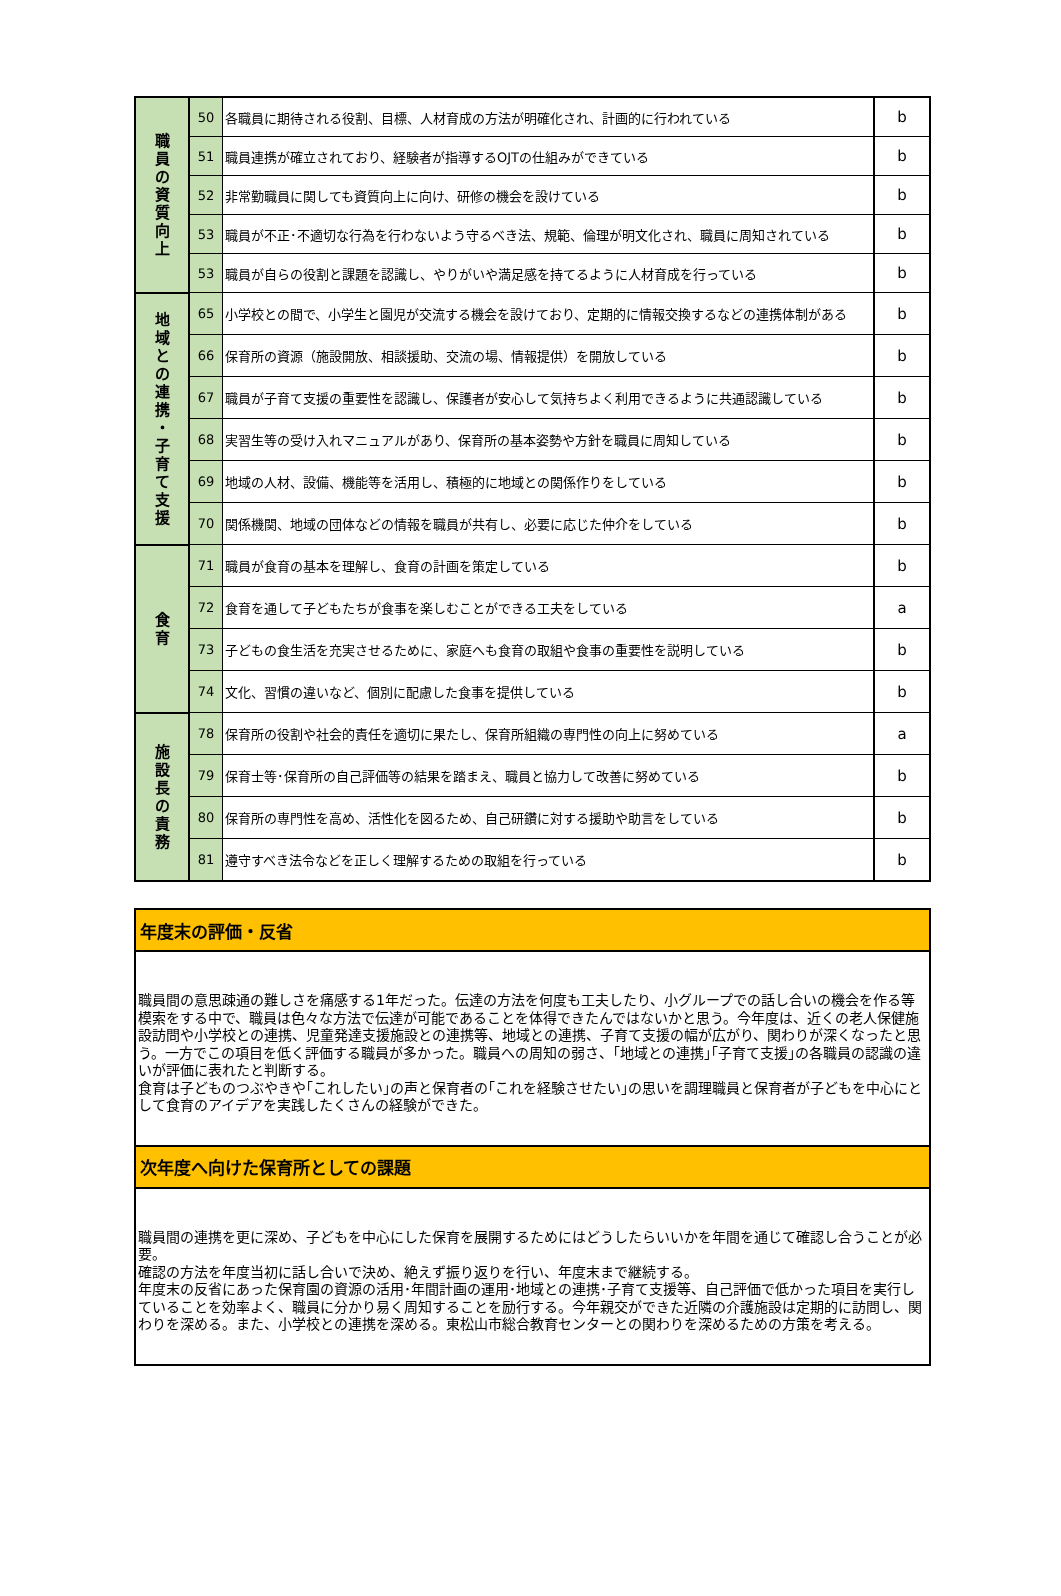| 職 員 の 資 質 向 上 | 50 | 各職員に期待される役割、目標、人材育成の方法が明確化され、計画的に行われている | b |
| | 51 | 職員連携が確立されており、経験者が指導するOJTの仕組みができている | b |
| | 52 | 非常勤職員に関しても資質向上に向け、研修の機会を設けている | b |
| | 53 | 職員が不正･不適切な行為を行わないよう守るべき法、規範、倫理が明文化され、職員に周知されている | b |
| | 53 | 職員が自らの役割と課題を認識し、やりがいや満足感を持てるように人材育成を行っている | b |
| 地 域 と の 連 携 ・ 子 育 て 支 援 | 65 | 小学校との間で、小学生と園児が交流する機会を設けており、定期的に情報交換するなどの連携体制がある | b |
| | 66 | 保育所の資源（施設開放、相談援助、交流の場、情報提供）を開放している | b |
| | 67 | 職員が子育て支援の重要性を認識し、保護者が安心して気持ちよく利用できるように共通認識している | b |
| | 68 | 実習生等の受け入れマニュアルがあり、保育所の基本姿勢や方針を職員に周知している | b |
| | 69 | 地域の人材、設備、機能等を活用し、積極的に地域との関係作りをしている | b |
| | 70 | 関係機関、地域の団体などの情報を職員が共有し、必要に応じた仲介をしている | b |
| 食 育 | 71 | 職員が食育の基本を理解し、食育の計画を策定している | b |
| | 72 | 食育を通して子どもたちが食事を楽しむことができる工夫をしている | a |
| | 73 | 子どもの食生活を充実させるために、家庭へも食育の取組や食事の重要性を説明している | b |
| | 74 | 文化、習慣の違いなど、個別に配慮した食事を提供している | b |
| 施 設 長 の 責 務 | 78 | 保育所の役割や社会的責任を適切に果たし、保育所組織の専門性の向上に努めている | a |
| | 79 | 保育士等･保育所の自己評価等の結果を踏まえ、職員と協力して改善に努めている | b |
| | 80 | 保育所の専門性を高め、活性化を図るため、自己研鑽に対する援助や助言をしている | b |
| | 81 | 遵守すべき法令などを正しく理解するための取組を行っている | b |
| 年度末の評価・反省 |
| 職員間の意思疎通の難しさを痛感する1年だった。伝達の方法を何度も工夫したり、小グループでの話し合いの機会を作る等模索をする中で、職員は色々な方法で伝達が可能であることを体得できたんではないかと思う。今年度は、近くの老人保健施設訪問や小学校との連携、児童発達支援施設との連携等、地域との連携、子育て支援の幅が広がり、関わりが深くなったと思う。一方でこの項目を低く評価する職員が多かった。職員への周知の弱さ、｢地域との連携｣｢子育て支援｣の各職員の認識の違いが評価に表れたと判断する。 食育は子どものつぶやきや｢これしたい｣の声と保育者の｢これを経験させたい｣の思いを調理職員と保育者が子どもを中心にとして食育のアイデアを実践したくさんの経験ができた。 |
| 次年度へ向けた保育所としての課題 |
| 職員間の連携を更に深め、子どもを中心にした保育を展開するためにはどうしたらいいかを年間を通じて確認し合うことが必要。 確認の方法を年度当初に話し合いで決め、絶えず振り返りを行い、年度末まで継続する。 年度末の反省にあった保育園の資源の活用･年間計画の運用･地域との連携･子育て支援等、自己評価で低かった項目を実行していることを効率よく、職員に分かり易く周知することを励行する。今年親交ができた近隣の介護施設は定期的に訪問し、関わりを深める。また、小学校との連携を深める。東松山市総合教育センターとの関わりを深めるための方策を考える。 |